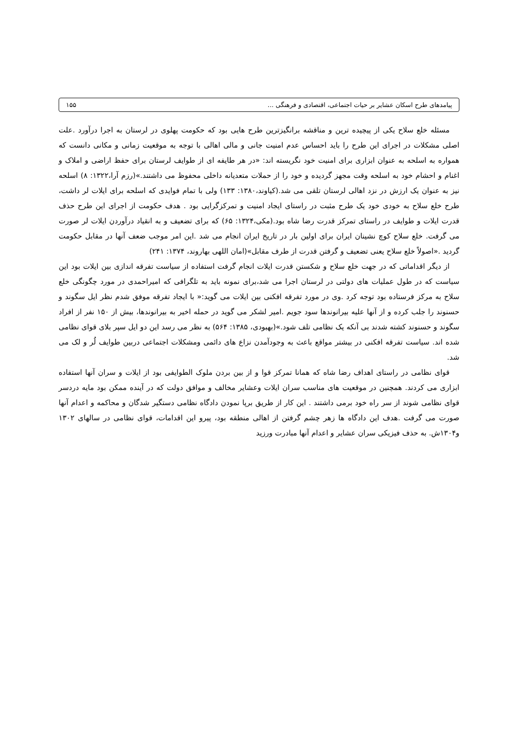پیامدهای طرح اسکان عشایر بر حیات اجتماعی، اقتصادی و فرهنگی ... ۱۵۵
مسئله خلع سلاح یکی از پیچیده ترین و مناقشه برانگیزترین طرح هایی بود که حکومت پهلوی در لرستان به اجرا درآورد .علت اصلی مشکلات در اجرای این طرح را باید احساس عدم امنیت جانی و مالی اهالی با توجه به موقعیت زمانی و مکانی دانست که همواره به اسلحه به عنوان ابزاری برای امنیت خود نگریسته اند: «در هر طایفه ای از طوایف لرستان برای حفظ اراضی و املاک و اغنام و احشام خود به اسلحه وقت مجهز گردیده و خود را از حملات متعدیانه داخلی محفوظ می داشتند.»(رزم آرا،۱۳۲۲: ۸) اسلحه نیز به عنوان یک ارزش در نزد اهالی لرستان تلقی می شد.(کیاوند،۱۳۸۰: ۱۳۳) ولی با تمام فوایدی که اسلحه برای ایلات لر داشت، طرح خلع سلاح به خودی خود یک طرح مثبت در راستای ایجاد امنیت و تمرکزگرایی بود . هدف حکومت از اجرای این طرح حذف قدرت ایلات و طوایف در راستای تمرکز قدرت رضا شاه بود.(مکی،۱۳۲۴: ۶۵) که برای تضعیف و به انقیاد درآوردن ایلات لر صورت می گرفت. خلع سلاح کوچ نشینان ایران برای اولین بار در تاریخ ایران انجام می شد .این امر موجب ضعف آنها در مقابل حکومت گردید .«اصولاً خلع سلاح یعنی تضعیف و گرفتن قدرت از طرف مقابل»(امان اللهی بهاروند، ۱۳۷۴: ۲۴۱)
از دیگر اقداماتی که در جهت خلع سلاح و شکستن قدرت ایلات انجام گرفت استفاده از سیاست تفرقه اندازی بین ایلات بود این سیاست که در طول عملیات های دولتی در لرستان اجرا می شد،برای نمونه باید به تلگرافی که امیراحمدی در مورد چگونگی خلع سلاح به مرکز فرستاده بود توجه کرد .وی در مورد تفرقه افکنی بین ایلات می گوید:« با ایجاد تفرقه موفق شدم نظر ایل سگوند و حسنوند را جلب کرده و از آنها علیه بیرانوندها سود جویم .امیر لشکر می گوید در حمله اخیر به بیرانوندها، بیش از ۱۵۰ نفر از افراد سگوند و حسنوند کشته شدند بی آنکه یک نظامی تلف شود.»(بهبودی، ۱۳۸۵: ۵۶۴) به نظر می رسد این دو ایل سپر بلای قوای نظامی شده اند. سیاست تفرقه افکنی در بیشتر مواقع باعث به وجودآمدن نزاع های دائمی ومشکلات اجتماعی دربین طوایف لُر و لک می شد.
قوای نظامی در راستای اهداف رضا شاه که همانا تمرکز قوا و از بین بردن ملوک الطوایفی بود از ایلات و سران آنها استفاده ابزاری می کردند. همچنین در موقعیت های مناسب سران ایلات وعشایر مخالف و موافق دولت که در آینده ممکن بود مایه دردسر قوای نظامی شوند از سر راه خود برمی داشتند . این کار از طریق برپا نمودن دادگاه نظامی دستگیر شدگان و محاکمه و اعدام آنها صورت می گرفت .هدف این دادگاه ها زهر چشم گرفتن از اهالی منطقه بود، پیرو این اقدامات، قوای نظامی در سالهای ۱۳۰۲ و۱۳۰۴ش. به حذف فیزیکی سران عشایر و اعدام آنها مبادرت ورزید